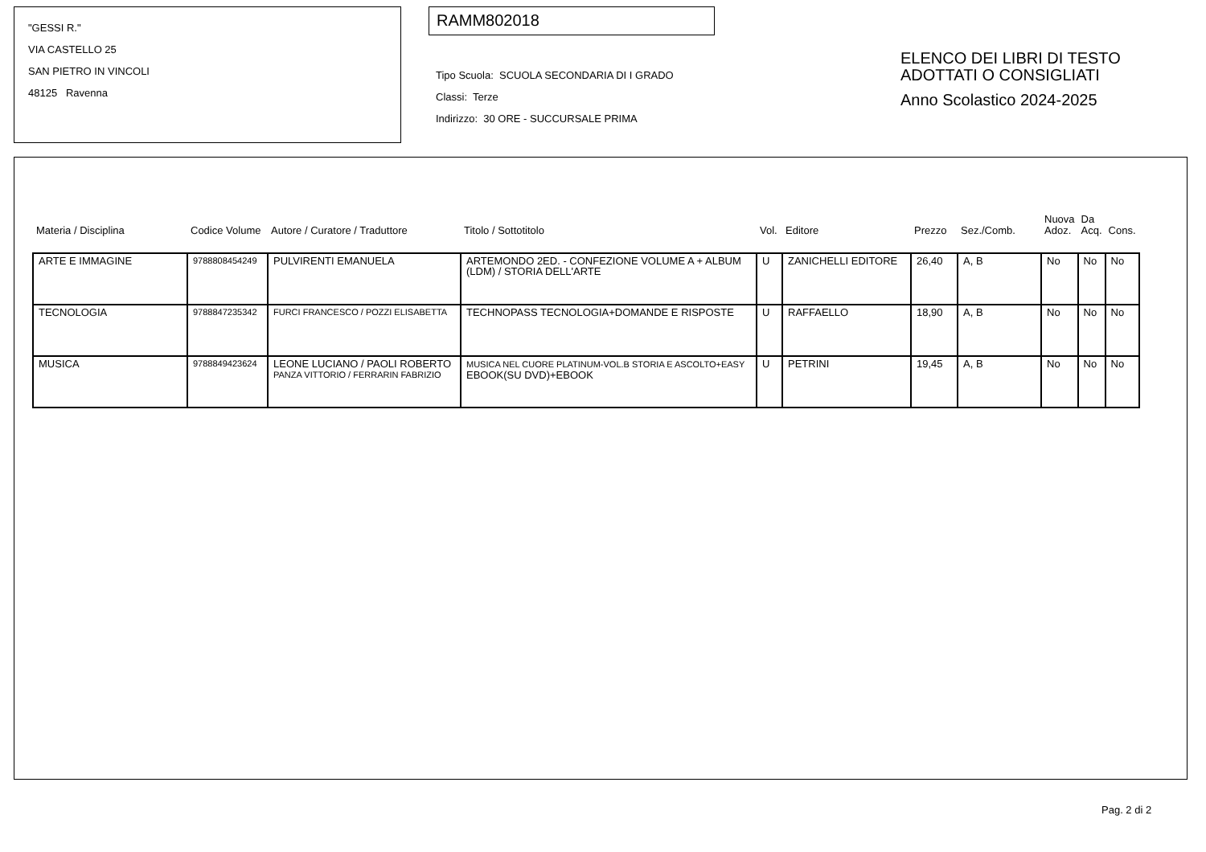"GESSI R."
VIA CASTELLO 25
SAN PIETRO IN VINCOLI
48125 Ravenna
RAMM802018
Tipo Scuola: SCUOLA SECONDARIA DI I GRADO
Classi: Terze
Indirizzo: 30 ORE - SUCCURSALE PRIMA
ELENCO DEI LIBRI DI TESTO
ADOTTATI O CONSIGLIATI
Anno Scolastico 2024-2025
| Materia / Disciplina | Codice Volume | Autore / Curatore / Traduttore | Titolo / Sottotitolo | Vol. | Editore | Prezzo | Sez./Comb. | Nuova Adoz. | Da Acq. | Cons. |
| --- | --- | --- | --- | --- | --- | --- | --- | --- | --- | --- |
| ARTE E IMMAGINE | 9788808454249 | PULVIRENTI EMANUELA | ARTEMONDO 2ED. - CONFEZIONE VOLUME A + ALBUM (LDM) / STORIA DELL'ARTE | U | ZANICHELLI EDITORE | 26,40 | A, B | No | No | No |
| TECNOLOGIA | 9788847235342 | FURCI FRANCESCO / POZZI ELISABETTA | TECHNOPASS TECNOLOGIA+DOMANDE E RISPOSTE | U | RAFFAELLO | 18,90 | A, B | No | No | No |
| MUSICA | 9788849423624 | LEONE LUCIANO / PAOLI ROBERTO PANZA VITTORIO / FERRARIN FABRIZIO | MUSICA NEL CUORE PLATINUM-VOL.B STORIA E ASCOLTO+EASY EBOOK(SU DVD)+EBOOK | U | PETRINI | 19,45 | A, B | No | No | No |
Pag. 2 di 2